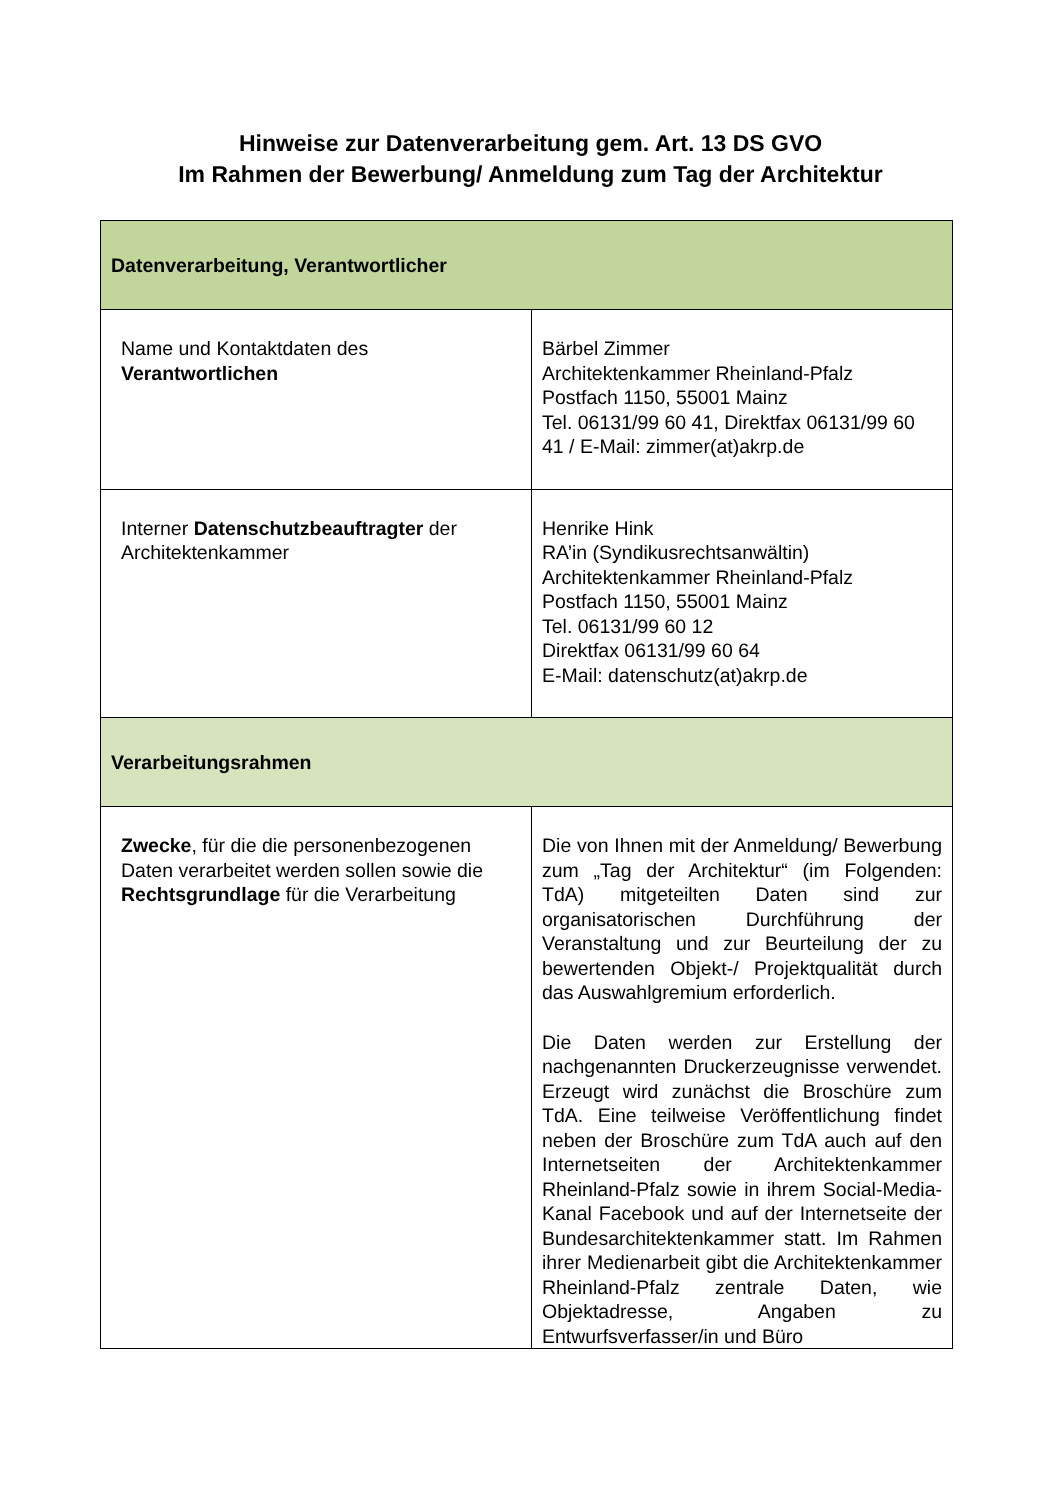Hinweise zur Datenverarbeitung gem. Art. 13 DS GVO
Im Rahmen der Bewerbung/ Anmeldung zum Tag der Architektur
| Datenverarbeitung, Verantwortlicher | |
| Name und Kontaktdaten des Verantwortlichen | Bärbel Zimmer Architektenkammer Rheinland-Pfalz Postfach 1150, 55001 Mainz Tel. 06131/99 60 41, Direktfax 06131/99 60 41 / E-Mail: zimmer(at)akrp.de |
| Interner Datenschutzbeauftragter der Architektenkammer | Henrike Hink RA’in (Syndikusrechtsanwältin) Architektenkammer Rheinland-Pfalz Postfach 1150, 55001 Mainz Tel. 06131/99 60 12 Direktfax 06131/99 60 64 E-Mail: datenschutz(at)akrp.de |
| Verarbeitungsrahmen | |
| Zwecke , für die die personenbezogenen Daten verarbeitet werden sollen sowie die Rechtsgrundlage für die Verarbeitung | Die von Ihnen mit der Anmeldung/ Bewerbung zum „Tag der Architektur“ (im Folgenden: TdA) mitgeteilten Daten sind zur organisatorischen Durchführung der Veranstaltung und zur Beurteilung der zu bewertenden Objekt-/ Projektqualität durch das Auswahlgremium erforderlich. Die Daten werden zur Erstellung der nachgenannten Druckerzeugnisse verwendet. Erzeugt wird zunächst die Broschüre zum TdA. Eine teilweise Veröffentlichung findet neben der Broschüre zum TdA auch auf den Internetseiten der Architektenkammer Rheinland-Pfalz sowie in ihrem Social-Media-Kanal Facebook und auf der Internetseite der Bundesarchitektenkammer statt. Im Rahmen ihrer Medienarbeit gibt die Architektenkammer Rheinland-Pfalz zentrale Daten, wie Objektadresse, Angaben zu Entwurfsverfasser/in und Büro |